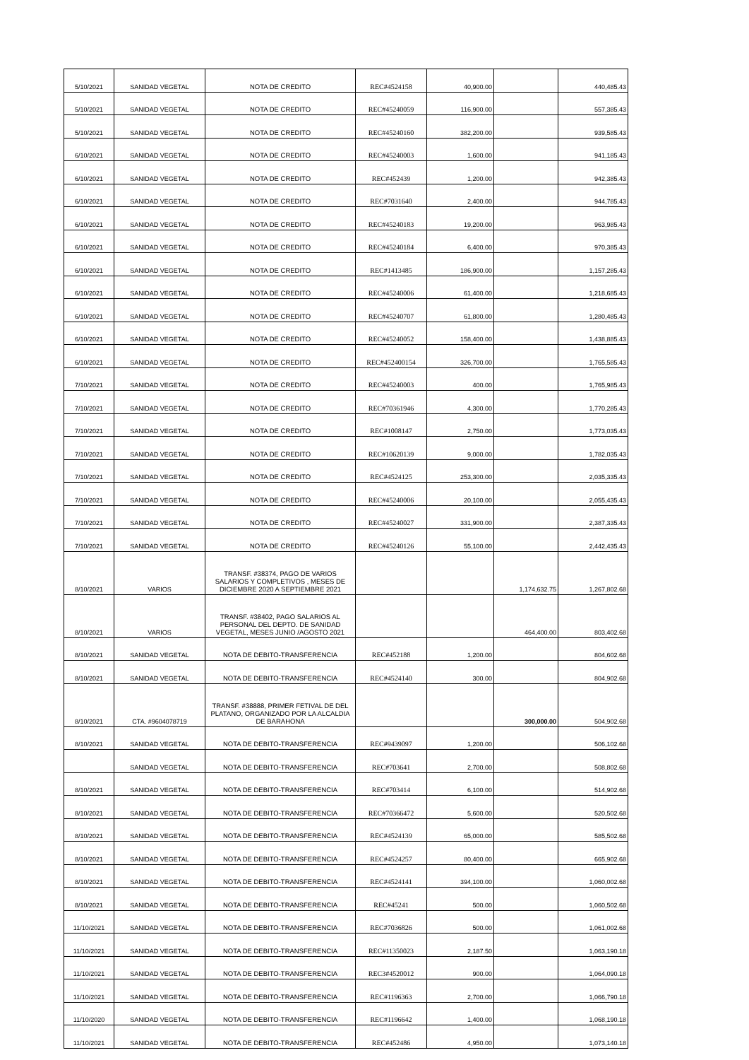| 5/10/2021 | SANIDAD VEGETAL | NOTA DE CREDITO | REC#4524158 | 40,900.00 | | 440,485.43 |
| 5/10/2021 | SANIDAD VEGETAL | NOTA DE CREDITO | REC#45240059 | 116,900.00 | | 557,385.43 |
| 5/10/2021 | SANIDAD VEGETAL | NOTA DE CREDITO | REC#45240160 | 382,200.00 | | 939,585.43 |
| 6/10/2021 | SANIDAD VEGETAL | NOTA DE CREDITO | REC#45240003 | 1,600.00 | | 941,185.43 |
| 6/10/2021 | SANIDAD VEGETAL | NOTA DE CREDITO | REC#452439 | 1,200.00 | | 942,385.43 |
| 6/10/2021 | SANIDAD VEGETAL | NOTA DE CREDITO | REC#7031640 | 2,400.00 | | 944,785.43 |
| 6/10/2021 | SANIDAD VEGETAL | NOTA DE CREDITO | REC#45240183 | 19,200.00 | | 963,985.43 |
| 6/10/2021 | SANIDAD VEGETAL | NOTA DE CREDITO | REC#45240184 | 6,400.00 | | 970,385.43 |
| 6/10/2021 | SANIDAD VEGETAL | NOTA DE CREDITO | REC#1413485 | 186,900.00 | | 1,157,285.43 |
| 6/10/2021 | SANIDAD VEGETAL | NOTA DE CREDITO | REC#45240006 | 61,400.00 | | 1,218,685.43 |
| 6/10/2021 | SANIDAD VEGETAL | NOTA DE CREDITO | REC#45240707 | 61,800.00 | | 1,280,485.43 |
| 6/10/2021 | SANIDAD VEGETAL | NOTA DE CREDITO | REC#45240052 | 158,400.00 | | 1,438,885.43 |
| 6/10/2021 | SANIDAD VEGETAL | NOTA DE CREDITO | REC#452400154 | 326,700.00 | | 1,765,585.43 |
| 7/10/2021 | SANIDAD VEGETAL | NOTA DE CREDITO | REC#45240003 | 400.00 | | 1,765,985.43 |
| 7/10/2021 | SANIDAD VEGETAL | NOTA DE CREDITO | REC#70361946 | 4,300.00 | | 1,770,285.43 |
| 7/10/2021 | SANIDAD VEGETAL | NOTA DE CREDITO | REC#1008147 | 2,750.00 | | 1,773,035.43 |
| 7/10/2021 | SANIDAD VEGETAL | NOTA DE CREDITO | REC#10620139 | 9,000.00 | | 1,782,035.43 |
| 7/10/2021 | SANIDAD VEGETAL | NOTA DE CREDITO | REC#4524125 | 253,300.00 | | 2,035,335.43 |
| 7/10/2021 | SANIDAD VEGETAL | NOTA DE CREDITO | REC#45240006 | 20,100.00 | | 2,055,435.43 |
| 7/10/2021 | SANIDAD VEGETAL | NOTA DE CREDITO | REC#45240027 | 331,900.00 | | 2,387,335.43 |
| 7/10/2021 | SANIDAD VEGETAL | NOTA DE CREDITO | REC#45240126 | 55,100.00 | | 2,442,435.43 |
| 8/10/2021 | VARIOS | TRANSF. #38374, PAGO DE VARIOS SALARIOS Y COMPLETIVOS , MESES DE DICIEMBRE 2020 A SEPTIEMBRE 2021 | | | 1,174,632.75 | 1,267,802.68 |
| 8/10/2021 | VARIOS | TRANSF. #38402, PAGO SALARIOS AL PERSONAL DEL DEPTO. DE SANIDAD VEGETAL, MESES JUNIO /AGOSTO 2021 | | | 464,400.00 | 803,402.68 |
| 8/10/2021 | SANIDAD VEGETAL | NOTA DE DEBITO-TRANSFERENCIA | REC#452188 | 1,200.00 | | 804,602.68 |
| 8/10/2021 | SANIDAD VEGETAL | NOTA DE DEBITO-TRANSFERENCIA | REC#4524140 | 300.00 | | 804,902.68 |
| 8/10/2021 | CTA. #9604078719 | TRANSF. #38888, PRIMER FETIVAL DE DEL PLATANO, ORGANIZADO POR LA ALCALDIA DE BARAHONA | | | 300,000.00 | 504,902.68 |
| 8/10/2021 | SANIDAD VEGETAL | NOTA DE DEBITO-TRANSFERENCIA | REC#9439097 | 1,200.00 | | 506,102.68 |
| | SANIDAD VEGETAL | NOTA DE DEBITO-TRANSFERENCIA | REC#703641 | 2,700.00 | | 508,802.68 |
| 8/10/2021 | SANIDAD VEGETAL | NOTA DE DEBITO-TRANSFERENCIA | REC#703414 | 6,100.00 | | 514,902.68 |
| 8/10/2021 | SANIDAD VEGETAL | NOTA DE DEBITO-TRANSFERENCIA | REC#70366472 | 5,600.00 | | 520,502.68 |
| 8/10/2021 | SANIDAD VEGETAL | NOTA DE DEBITO-TRANSFERENCIA | REC#4524139 | 65,000.00 | | 585,502.68 |
| 8/10/2021 | SANIDAD VEGETAL | NOTA DE DEBITO-TRANSFERENCIA | REC#4524257 | 80,400.00 | | 665,902.68 |
| 8/10/2021 | SANIDAD VEGETAL | NOTA DE DEBITO-TRANSFERENCIA | REC#4524141 | 394,100.00 | | 1,060,002.68 |
| 8/10/2021 | SANIDAD VEGETAL | NOTA DE DEBITO-TRANSFERENCIA | REC#45241 | 500.00 | | 1,060,502.68 |
| 11/10/2021 | SANIDAD VEGETAL | NOTA DE DEBITO-TRANSFERENCIA | REC#7036826 | 500.00 | | 1,061,002.68 |
| 11/10/2021 | SANIDAD VEGETAL | NOTA DE DEBITO-TRANSFERENCIA | REC#11350023 | 2,187.50 | | 1,063,190.18 |
| 11/10/2021 | SANIDAD VEGETAL | NOTA DE DEBITO-TRANSFERENCIA | REC3#4520012 | 900.00 | | 1,064,090.18 |
| 11/10/2021 | SANIDAD VEGETAL | NOTA DE DEBITO-TRANSFERENCIA | REC#1196363 | 2,700.00 | | 1,066,790.18 |
| 11/10/2020 | SANIDAD VEGETAL | NOTA DE DEBITO-TRANSFERENCIA | REC#1196642 | 1,400.00 | | 1,068,190.18 |
| 11/10/2021 | SANIDAD VEGETAL | NOTA DE DEBITO-TRANSFERENCIA | REC#452486 | 4,950.00 | | 1,073,140.18 |